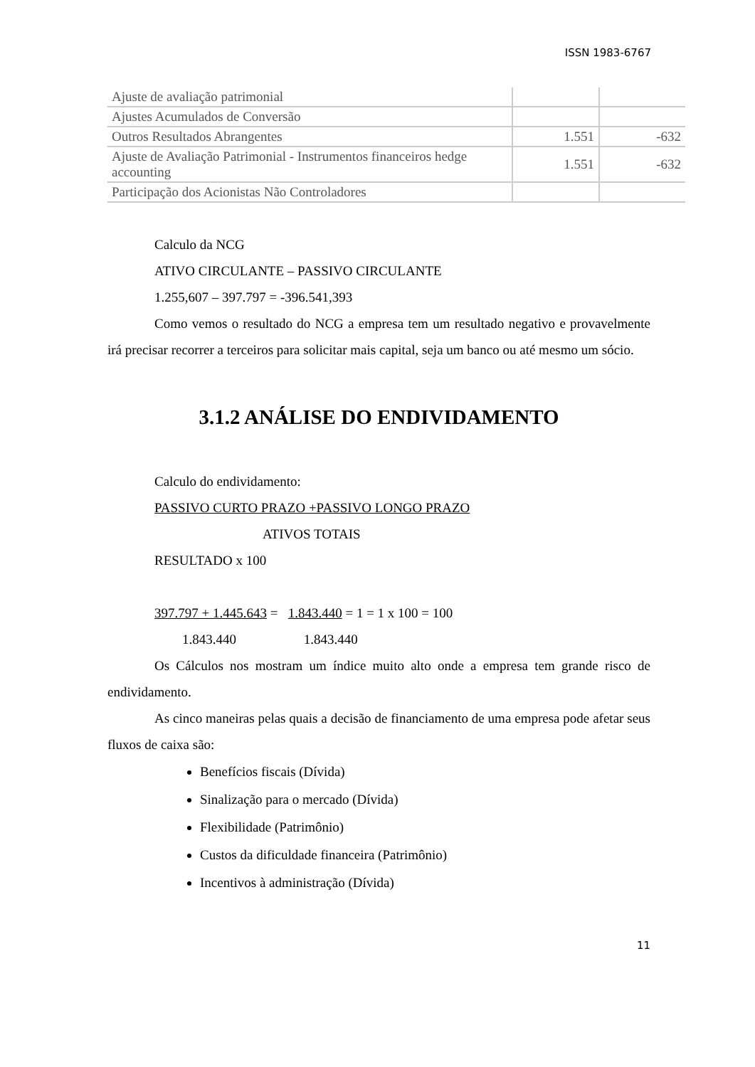ISSN 1983-6767
| Ajuste de avaliação patrimonial | | |
| Ajustes Acumulados de Conversão | | |
| Outros Resultados Abrangentes | 1.551 | -632 |
| Ajuste de Avaliação Patrimonial - Instrumentos financeiros hedge accounting | 1.551 | -632 |
| Participação dos Acionistas Não Controladores | | |
Calculo da NCG
ATIVO CIRCULANTE – PASSIVO CIRCULANTE
1.255,607 – 397.797 = -396.541,393
Como vemos o resultado do NCG a empresa tem um resultado negativo e provavelmente irá precisar recorrer a terceiros para solicitar mais capital, seja um banco ou até mesmo um sócio.
3.1.2 ANÁLISE DO ENDIVIDAMENTO
Calculo do endividamento:
PASSIVO CURTO PRAZO +PASSIVO LONGO PRAZO
ATIVOS TOTAIS
RESULTADO x 100
397.797 + 1.445.643 = 1.843.440 = 1 = 1 x 100 = 100
1.843.440 1.843.440
Os Cálculos nos mostram um índice muito alto onde a empresa tem grande risco de endividamento.
As cinco maneiras pelas quais a decisão de financiamento de uma empresa pode afetar seus fluxos de caixa são:
Benefícios fiscais (Dívida)
Sinalização para o mercado (Dívida)
Flexibilidade (Patrimônio)
Custos da dificuldade financeira (Patrimônio)
Incentivos à administração (Dívida)
11